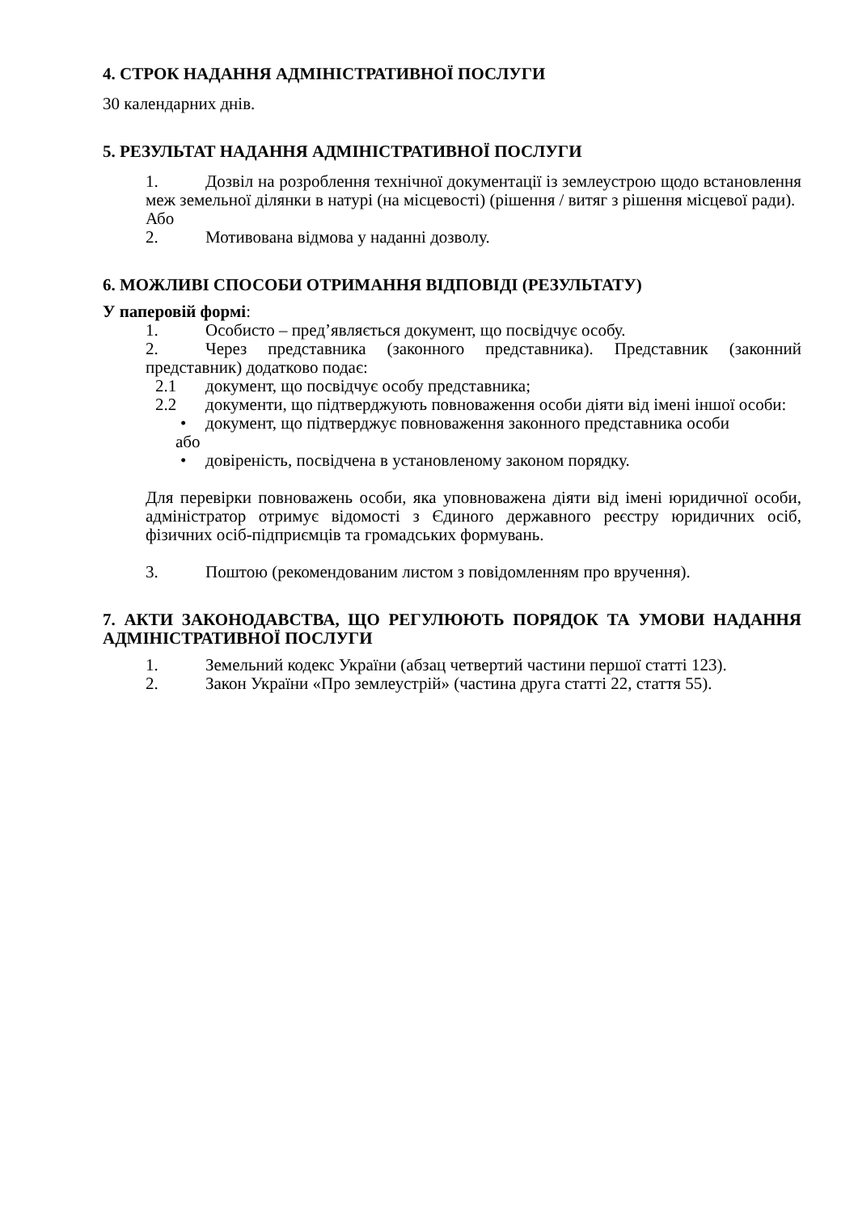4. СТРОК НАДАННЯ АДМІНІСТРАТИВНОЇ ПОСЛУГИ
30 календарних днів.
5. РЕЗУЛЬТАТ НАДАННЯ АДМІНІСТРАТИВНОЇ ПОСЛУГИ
1. Дозвіл на розроблення технічної документації із землеустрою щодо встановлення меж земельної ділянки в натурі (на місцевості) (рішення / витяг з рішення місцевої ради).
Або
2. Мотивована відмова у наданні дозволу.
6. МОЖЛИВІ СПОСОБИ ОТРИМАННЯ ВІДПОВІДІ (РЕЗУЛЬТАТУ)
У паперовій формі:
1. Особисто – пред’являється документ, що посвідчує особу.
2. Через представника (законного представника). Представник (законний представник) додатково подає:
2.1 документ, що посвідчує особу представника;
2.2 документи, що підтверджують повноваження особи діяти від імені іншої особи:
• документ, що підтверджує повноваження законного представника особи
або
• довіреність, посвідчена в установленому законом порядку.
Для перевірки повноважень особи, яка уповноважена діяти від імені юридичної особи, адміністратор отримує відомості з Єдиного державного реєстру юридичних осіб, фізичних осіб-підприємців та громадських формувань.
3. Поштою (рекомендованим листом з повідомленням про вручення).
7. АКТИ ЗАКОНОДАВСТВА, ЩО РЕГУЛЮЮТЬ ПОРЯДОК ТА УМОВИ НАДАННЯ АДМІНІСТРАТИВНОЇ ПОСЛУГИ
1. Земельний кодекс України (абзац четвертий частини першої статті 123).
2. Закон України «Про землеустрій» (частина друга статті 22, стаття 55).